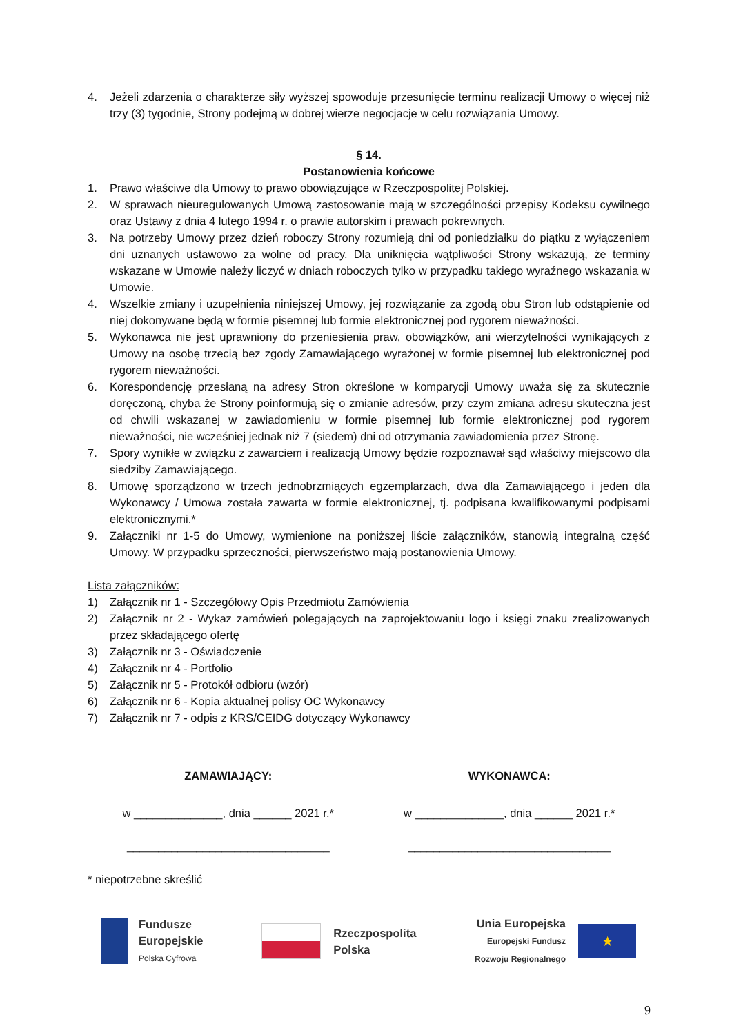4. Jeżeli zdarzenia o charakterze siły wyższej spowoduje przesunięcie terminu realizacji Umowy o więcej niż trzy (3) tygodnie, Strony podejmą w dobrej wierze negocjacje w celu rozwiązania Umowy.
§ 14.
Postanowienia końcowe
1. Prawo właściwe dla Umowy to prawo obowiązujące w Rzeczpospolitej Polskiej.
2. W sprawach nieuregulowanych Umową zastosowanie mają w szczególności przepisy Kodeksu cywilnego oraz Ustawy z dnia 4 lutego 1994 r. o prawie autorskim i prawach pokrewnych.
3. Na potrzeby Umowy przez dzień roboczy Strony rozumieją dni od poniedziałku do piątku z wyłączeniem dni uznanych ustawowo za wolne od pracy. Dla uniknięcia wątpliwości Strony wskazują, że terminy wskazane w Umowie należy liczyć w dniach roboczych tylko w przypadku takiego wyraźnego wskazania w Umowie.
4. Wszelkie zmiany i uzupełnienia niniejszej Umowy, jej rozwiązanie za zgodą obu Stron lub odstąpienie od niej dokonywane będą w formie pisemnej lub formie elektronicznej pod rygorem nieważności.
5. Wykonawca nie jest uprawniony do przeniesienia praw, obowiązków, ani wierzytelności wynikających z Umowy na osobę trzecią bez zgody Zamawiającego wyrażonej w formie pisemnej lub elektronicznej pod rygorem nieważności.
6. Korespondencję przesłaną na adresy Stron określone w komparycji Umowy uważa się za skutecznie doręczoną, chyba że Strony poinformują się o zmianie adresów, przy czym zmiana adresu skuteczna jest od chwili wskazanej w zawiadomieniu w formie pisemnej lub formie elektronicznej pod rygorem nieważności, nie wcześniej jednak niż 7 (siedem) dni od otrzymania zawiadomienia przez Stronę.
7. Spory wynikłe w związku z zawarciem i realizacją Umowy będzie rozpoznawał sąd właściwy miejscowo dla siedziby Zamawiającego.
8. Umowę sporządzono w trzech jednobrzmiących egzemplarzach, dwa dla Zamawiającego i jeden dla Wykonawcy / Umowa została zawarta w formie elektronicznej, tj. podpisana kwalifikowanymi podpisami elektronicznymi.*
9. Załączniki nr 1-5 do Umowy, wymienione na poniższej liście załączników, stanowią integralną część Umowy. W przypadku sprzeczności, pierwszeństwo mają postanowienia Umowy.
Lista załączników:
1) Załącznik nr 1 - Szczegółowy Opis Przedmiotu Zamówienia
2) Załącznik nr 2 - Wykaz zamówień polegających na zaprojektowaniu logo i księgi znaku zrealizowanych przez składającego ofertę
3) Załącznik nr 3 - Oświadczenie
4) Załącznik nr 4 - Portfolio
5) Załącznik nr 5 - Protokół odbioru (wzór)
6) Załącznik nr 6 - Kopia aktualnej polisy OC Wykonawcy
7) Załącznik nr 7 - odpis z KRS/CEIDG dotyczący Wykonawcy
ZAMAWIAJĄCY: WYKONAWCA:
w ______________, dnia ______ 2021 r.*
w ______________, dnia ______ 2021 r.*
________________________________
________________________________
* niepotrzebne skreślić
Fundusze
Europejskie
Polska Cyfrowa
Rzeczpospolita
Polska
Unia Europejska
Europejski Fundusz
Rozwoju Regionalnego
★
9